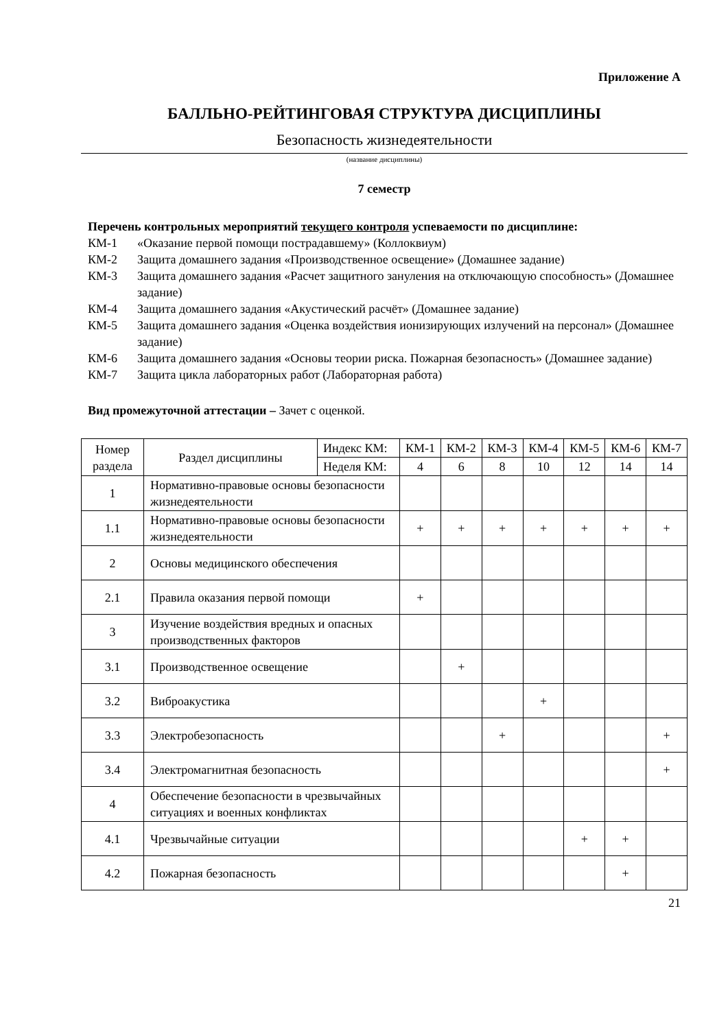Приложение А
БАЛЛЬНО-РЕЙТИНГОВАЯ СТРУКТУРА ДИСЦИПЛИНЫ
Безопасность жизнедеятельности
(название дисциплины)
7 семестр
Перечень контрольных мероприятий текущего контроля успеваемости по дисциплине:
КМ-1 «Оказание первой помощи пострадавшему» (Коллоквиум)
КМ-2 Защита домашнего задания «Производственное освещение» (Домашнее задание)
КМ-3 Защита домашнего задания «Расчет защитного зануления на отключающую способность» (Домашнее задание)
КМ-4 Защита домашнего задания «Акустический расчёт» (Домашнее задание)
КМ-5 Защита домашнего задания «Оценка воздействия ионизирующих излучений на персонал» (Домашнее задание)
КМ-6 Защита домашнего задания «Основы теории риска. Пожарная безопасность» (Домашнее задание)
КМ-7 Защита цикла лабораторных работ (Лабораторная работа)
Вид промежуточной аттестации – Зачет с оценкой.
| Номер раздела | Раздел дисциплины | Индекс КМ: | КМ-1 | КМ-2 | КМ-3 | КМ-4 | КМ-5 | КМ-6 | КМ-7 |
| --- | --- | --- | --- | --- | --- | --- | --- | --- | --- |
| | | Неделя КМ: | 4 | 6 | 8 | 10 | 12 | 14 | 14 |
| 1 | Нормативно-правовые основы безопасности жизнедеятельности | | | | | | | | |
| 1.1 | Нормативно-правовые основы безопасности жизнедеятельности | | + | + | + | + | + | + | + |
| 2 | Основы медицинского обеспечения | | | | | | | | |
| 2.1 | Правила оказания первой помощи | | + | | | | | | |
| 3 | Изучение воздействия вредных и опасных производственных факторов | | | | | | | | |
| 3.1 | Производственное освещение | | | + | | | | | |
| 3.2 | Виброакустика | | | | | + | | | |
| 3.3 | Электробезопасность | | | | + | | | | + |
| 3.4 | Электромагнитная безопасность | | | | | | | | + |
| 4 | Обеспечение безопасности в чрезвычайных ситуациях и военных конфликтах | | | | | | | | |
| 4.1 | Чрезвычайные ситуации | | | | | | + | + | |
| 4.2 | Пожарная безопасность | | | | | | | + | |
21